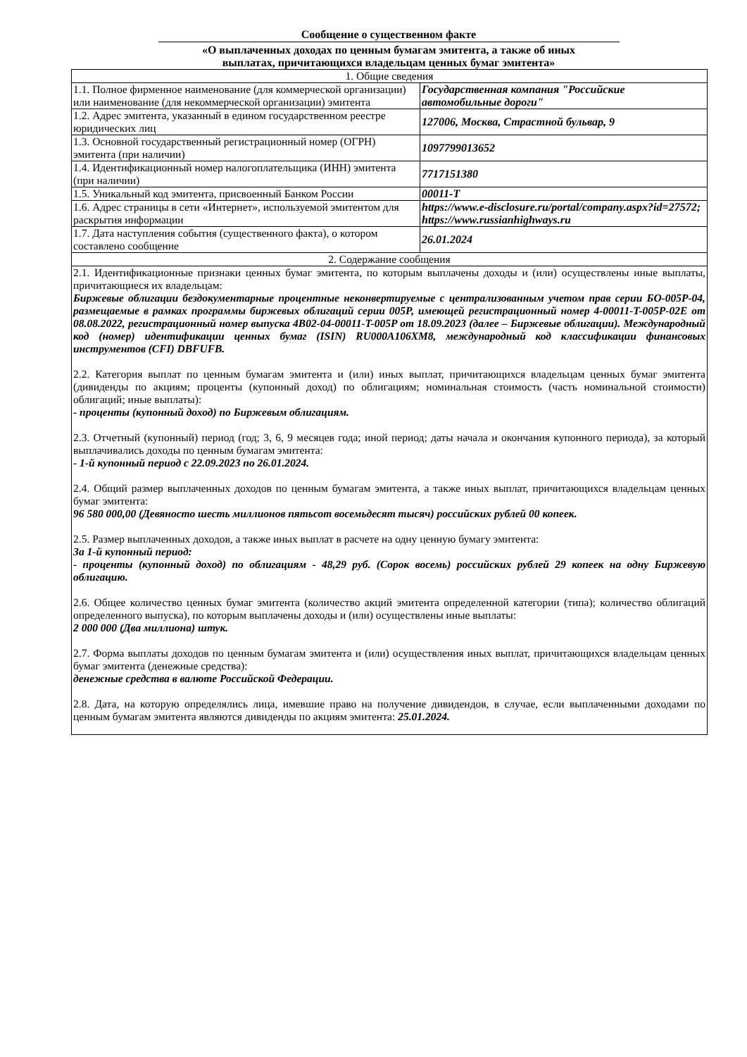Сообщение о существенном факте
«О выплаченных доходах по ценным бумагам эмитента, а также об иных
выплатах, причитающихся владельцам ценных бумаг эмитента»
| 1. Общие сведения | |
| 1.1. Полное фирменное наименование (для коммерческой организации) или наименование (для некоммерческой организации) эмитента | Государственная компания "Российские автомобильные дороги" |
| 1.2. Адрес эмитента, указанный в едином государственном реестре юридических лиц | 127006, Москва, Страстной бульвар, 9 |
| 1.3. Основной государственный регистрационный номер (ОГРН) эмитента (при наличии) | 1097799013652 |
| 1.4. Идентификационный номер налогоплательщика (ИНН) эмитента (при наличии) | 7717151380 |
| 1.5. Уникальный код эмитента, присвоенный Банком России | 00011-T |
| 1.6. Адрес страницы в сети «Интернет», используемой эмитентом для раскрытия информации | https://www.e-disclosure.ru/portal/company.aspx?id=27572; https://www.russianhighways.ru |
| 1.7. Дата наступления события (существенного факта), о котором составлено сообщение | 26.01.2024 |
| 2. Содержание сообщения | |
| 2.1. Идентификационные признаки ценных бумаг эмитента, по которым выплачены доходы и (или) осуществлены иные выплаты, причитающиеся их владельцам: Биржевые облигации бездокументарные процентные неконвертируемые с централизованным учетом прав серии БО-005Р-04, размещаемые в рамках программы биржевых облигаций серии 005Р, имеющей регистрационный номер 4-00011-T-005P-02E от 08.08.2022, регистрационный номер выпуска 4B02-04-00011-T-005P от 18.09.2023 (далее – Биржевые облигации). Международный код (номер) идентификации ценных бумаг (ISIN) RU000A106XM8, международный код классификации финансовых инструментов (CFI) DBFUFB. 2.2. Категория выплат по ценным бумагам эмитента и (или) иных выплат, причитающихся владельцам ценных бумаг эмитента (дивиденды по акциям; проценты (купонный доход) по облигациям; номинальная стоимость (часть номинальной стоимости) облигаций; иные выплаты): - проценты (купонный доход) по Биржевым облигациям. 2.3. Отчетный (купонный) период (год; 3, 6, 9 месяцев года; иной период; даты начала и окончания купонного периода), за который выплачивались доходы по ценным бумагам эмитента: - 1-й купонный период с 22.09.2023 по 26.01.2024. 2.4. Общий размер выплаченных доходов по ценным бумагам эмитента, а также иных выплат, причитающихся владельцам ценных бумаг эмитента: 96 580 000,00 (Девяносто шесть миллионов пятьсот восемьдесят тысяч) российских рублей 00 копеек. 2.5. Размер выплаченных доходов, а также иных выплат в расчете на одну ценную бумагу эмитента: За 1-й купонный период: - проценты (купонный доход) по облигациям - 48,29 руб. (Сорок восемь) российских рублей 29 копеек на одну Биржевую облигацию. 2.6. Общее количество ценных бумаг эмитента (количество акций эмитента определенной категории (типа); количество облигаций определенного выпуска), по которым выплачены доходы и (или) осуществлены иные выплаты: 2 000 000 (Два миллиона) штук. 2.7. Форма выплаты доходов по ценным бумагам эмитента и (или) осуществления иных выплат, причитающихся владельцам ценных бумаг эмитента (денежные средства): денежные средства в валюте Российской Федерации. 2.8. Дата, на которую определялись лица, имевшие право на получение дивидендов, в случае, если выплаченными доходами по ценным бумагам эмитента являются дивиденды по акциям эмитента: 25.01.2024. | |